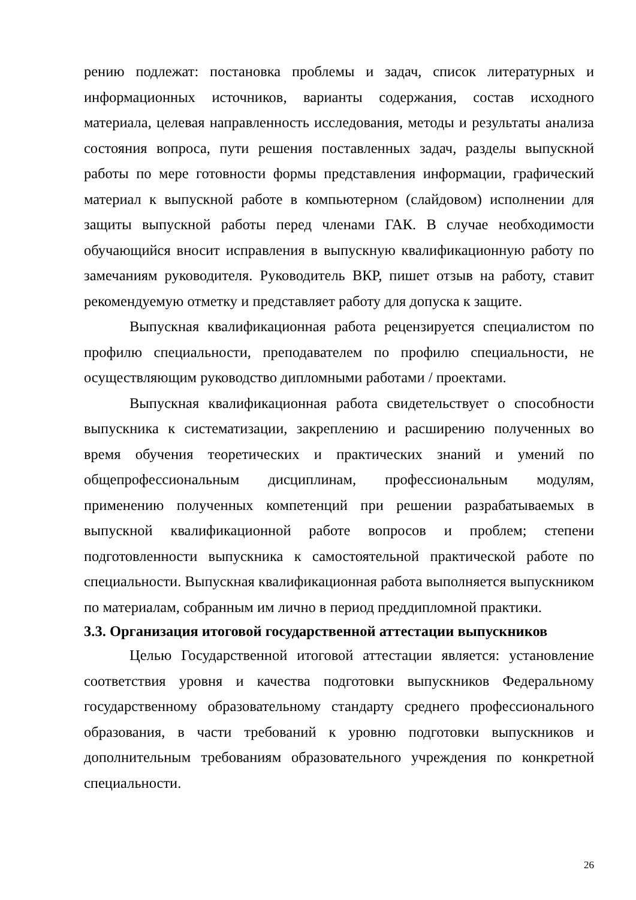рению подлежат: постановка проблемы и задач, список литературных и информационных источников, варианты содержания, состав исходного материала, целевая направленность исследования, методы и результаты анализа состояния вопроса, пути решения поставленных задач, разделы выпускной работы по мере готовности формы представления информации, графический материал к выпускной работе в компьютерном (слайдовом) исполнении для защиты выпускной работы перед членами ГАК. В случае необходимости обучающийся вносит исправления в выпускную квалификационную работу по замечаниям руководителя. Руководитель ВКР, пишет отзыв на работу, ставит рекомендуемую отметку и представляет работу для допуска к защите.
Выпускная квалификационная работа рецензируется специалистом по профилю специальности, преподавателем по профилю специальности, не осуществляющим руководство дипломными работами / проектами.
Выпускная квалификационная работа свидетельствует о способности выпускника к систематизации, закреплению и расширению полученных во время обучения теоретических и практических знаний и умений по общепрофессиональным дисциплинам, профессиональным модулям, применению полученных компетенций при решении разрабатываемых в выпускной квалификационной работе вопросов и проблем; степени подготовленности выпускника к самостоятельной практической работе по специальности. Выпускная квалификационная работа выполняется выпускником по материалам, собранным им лично в период преддипломной практики.
3.3. Организация итоговой государственной аттестации выпускников
Целью Государственной итоговой аттестации является: установление соответствия уровня и качества подготовки выпускников Федеральному государственному образовательному стандарту среднего профессионального образования, в части требований к уровню подготовки выпускников и дополнительным требованиям образовательного учреждения по конкретной специальности.
26